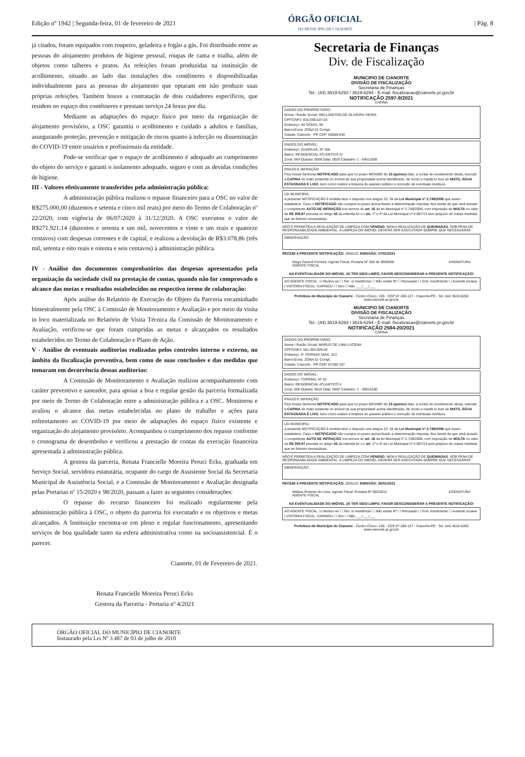Edição nº 1942 | Segunda-feira, 01 de fevereiro de 2021
ÓRGÃO OFICIAL
DO MUNICÍPIO DE CIANORTE
| Pág. 8
já citados, foram equipados com roupeiro, geladeira e fogão a gás. Foi distribuído entre as pessoas do alojamento produtos de higiene pessoal, roupas de cama e toalha, além de objetos como talheres e pratos. As refeições foram produzidas na instituição de acolhimento, situado ao lado das instalações dos contêineres e disponibilizadas individualmente para as pessoas do alojamento que optaram em não produzir suas próprias refeições. Também houve a contratação de dois cuidadores específicos, que residem no espaço dos contêineres e prestam serviço 24 horas por dia.
Mediante as adaptações do espaço físico por meio da organização de alojamento provisório, a OSC garantiu o acolhimento e cuidado a adultos e famílias, assegurando proteção, prevenção e mitigação de riscos quanto à infecção ou disseminação do COVID-19 entre usuários e profissionais da entidade.
Pode-se verificar que o espaço de acolhimento é adequado ao cumprimento do objeto do serviço e garanti o isolamento adequado, seguro e com as devidas condições de higiene.
III - Valores efetivamente transferidos pela administração pública:
A administração pública realizou o repasse financeiro para a OSC no valor de R$275.000,00 (duzentos e setenta e cinco mil reais) por meio do Termo de Colaboração nº 22/2020, com vigência de 06/07/2020 à 31/12/2020. A OSC executou o valor de R$271.921,14 (duzentos e setenta e um mil, novecentos e vinte e um reais e quatorze centavos) com despesas correntes e de capital, e realizou a devolução de R$3.078,86 (três mil, setenta e oito reais e oitenta e seis centavos) à administração pública.
IV - Análise dos documentos comprobatórios das despesas apresentados pela organização da sociedade civil na prestação de contas, quando não for comprovado o alcance das metas e resultados estabelecidos no respectivo termo de colaboração:
Após análise do Relatório de Execução do Objeto da Parceria encaminhado bimestralmente pela OSC à Comissão de Monitoramento e Avaliação e por meio da visita in loco materializada no Relatório de Visita Técnica da Comissão de Monitoramento e Avaliação, verificou-se que foram cumpridas as metas e alcançados os resultados estabelecidos no Termo de Colaboração e Plano de Ação.
V - Análise de eventuais auditorias realizadas pelos controles interno e externo, no âmbito da fiscalização preventiva, bem como de suas conclusões e das medidas que tomaram em decorrência dessas auditorias:
A Comissão de Monitoramento e Avaliação realizou acompanhamento com caráter preventivo e saneador, para apoiar a boa e regular gestão da parceria formalizada por meio de Termo de Colaboração entre a administração pública e a OSC. Monitorou e avaliou o alcance das metas estabelecidas no plano de trabalho e ações para enfrentamento ao COVID-19 por meio de adaptações do espaço físico existente e organização do alojamento provisório. Acompanhou o cumprimento dos repasse conforme o cronograma de desembolso e verificou a prestação de contas da execução financeira apresentada à administração pública.
A gestora da parceria, Renata Francielle Moreira Peruci Ecks, graduada em Serviço Social, servidora estatutária, ocupante do cargo de Assistente Social da Secretaria Municipal de Assistência Social, e a Comissão de Monitoramento e Avaliação designada pelas Portarias nº 15/2020 e 98/2020, passam a fazer as seguintes considerações:
O repasse do recurso financeiro foi realizado regularmente pela administração pública à OSC, o objeto da parceria foi executado e os objetivos e metas alcançados. A Instituição encontra-se em pleno e regular funcionamento, apresentando serviços de boa qualidade tanto na esfera administrativa como na socioassistencial. É o parecer.
Cianorte, 01 de Fevereiro de 2021.
Renata Francielle Moreira Peruci Ecks
Gestora da Parceria - Portaria nº 4/2021
Secretaria de Finanças
Div. de Fiscalização
MUNICIPIO DE CIANORTE
DIVISÃO DE FISCALIZAÇÃO
Secretaria de Finanças
Tel.: (44) 3619-6293 / 3619-6294 - E-mail: fiscalizacao@cianorte.pr.gov.br
NOTIFICAÇÃO 2597-9/2021
CAPINA
DADOS DO PROPRIETÁRIO:
Nome / Razão Social: WELLINGTON DE OLIVEIRA VIEIRA
CPF/CNPJ: 816.595.637-04
Endereço: AV GOIAS, 95
Bairro/Zona: ZONA 01 Compl.:
Cidade: Cianorte - PR CEP: 03566-040
DADOS DO IMÓVEL:
Endereço: GUARUJA, Nº 358
Bairro: RESIDENCIAL ATLANTICO IV
Zona: 064 Quadra: 0008 Data: 0020 Cadastro: 1 - 64011000
PRAZO E INFRAÇÃO:
Fica Vossa Senhoria NOTIFICADO para que no prazo MÁXIMO de 15 (quinze) dias, a contar do recebimento desta, execute a CAPINA do mato existente no imóvel de sua propriedade acima identificado, de modo a mantê-lo livre do MATO, ÁGUA ESTAGNADA E LIXO, bem como realize a limpeza do passeio público e remoção de eventuais resíduos.
LEI MUNICIPAL:
A presente NOTIFICAÇÃO é emitida face o disposto nos artigos 33, 34 da Lei Municipal nº 2.749/2006 que assim estabelece. Caso o NOTIFICADO não cumpra no prazo acima fixado a determinação imposta, fica ciente de que será lavrado o competente AUTO DE INFRAÇÃO nos termos do art. 16 da lei Municipal nº 2.749/2006, com imposição de MULTA no valor de R$ 309,97 prevista no artigo 43 da referida lei c.c art. 1º e 4º da Lei Municipal nº 4.087/13 sem prejuízo de outras medidas que se fizerem necessárias.
NÃO É PERMITIDA A REALIZAÇÃO DE LIMPEZA COM VENENO, NEM A REALIZAÇÃO DE QUEIMADAS, SOB PENA DE RESPONSABILIDADE AMBIENTAL. A LIMPEZA DO IMÓVEL DEVERÁ SER EXECUTADA SEMPRE QUE NECESSÁRIO!
OBSERVAÇÃO:
RECEBI A PRESENTE NOTIFICAÇÃO: 29/01/21 EMISSÃO: 27/01/2021
Diego Faciroli Ferreira, Agente Fiscal, Portaria Nº 304 de 09/05/06
AGENTE FISCAL ASSINATURA
NA EVENTUALIDADE DO IMÓVEL JÁ TER SIDO LIMPO, FAVOR DESCONSIDERAR A PRESENTE NOTIFICAÇÃO!
AO AGENTE FISCAL: ☑ Mudou-se ☐ Terr. s/ residência ☐ Não existe Nº ☐ Recusado ☐ End. Insuficiente ☐ Ausente s/caixa | VISTORIA FISCAL: CAPINOU ☐ Sim ☐ Não ___/___/___
Prefeitura do Município de Cianorte - Centro Cívico, 100 - CEP 87.200-127 - Cianorte-PR - Tel. (44) 3619-6200
www.cianorte.pr.gov.br
MUNICIPIO DE CIANORTE
DIVISÃO DE FISCALIZAÇÃO
Secretaria de Finanças
Tel.: (44) 3619-6293 / 3619-6294 - E-mail: fiscalizacao@cianorte.pr.gov.br
NOTIFICAÇÃO 2584-20/2021
CAPINA
DADOS DO PROPRIETÁRIO:
Nome / Razão Social: MARLEI DE LIMA LUCENA
CPF/CNPJ: 561.353.009-20
Endereço: R. FERNAO DIAS, 313
Bairro/Zona: ZONA 01 Compl.:
Cidade: Cianorte - PR CEP: 87200-107
DADOS DO IMÓVEL:
Endereço: ITAPEMA, Nº 32
Bairro: RESIDENCIAL ATLANTICO II
Zona: 056 Quadra: 0010 Data: 0002 Cadastro: 1 - 56015100
PRAZO E INFRAÇÃO:
Fica Vossa Senhoria NOTIFICADO para que no prazo MÁXIMO de 15 (quinze) dias, a contar do recebimento desta, execute a CAPINA do mato existente no imóvel de sua propriedade acima identificado, de modo a mantê-lo livre do MATO, ÁGUA ESTAGNADA E LIXO, bem como realize a limpeza do passeio público e remoção de eventuais resíduos.
LEI MUNICIPAL:
A presente NOTIFICAÇÃO é emitida face o disposto nos artigos 33, 34 da Lei Municipal nº 2.749/2006 que assim estabelece. Caso o NOTIFICADO não cumpra no prazo acima fixado a determinação imposta, fica ciente de que será lavrado o competente AUTO DE INFRAÇÃO nos termos do art. 16 da lei Municipal nº 2.749/2006, com imposição de MULTA no valor de R$ 309,97 prevista no artigo 43 da referida lei c.c art. 1º e 4º da Lei Municipal nº 4.087/13 sem prejuízo de outras medidas que se fizerem necessárias.
NÃO É PERMITIDA A REALIZAÇÃO DE LIMPEZA COM VENENO, NEM A REALIZAÇÃO DE QUEIMADAS, SOB PENA DE RESPONSABILIDADE AMBIENTAL. A LIMPEZA DO IMÓVEL DEVERÁ SER EXECUTADA SEMPRE QUE NECESSÁRIO!
OBSERVAÇÃO:
RECEBI A PRESENTE NOTIFICAÇÃO: 28/01/21 EMISSÃO: 26/01/2021
Wilians Roberto de Lima, Agente Fiscal, Portaria Nº 083/2012
AGENTE FISCAL ASSINATURA
NA EVENTUALIDADE DO IMÓVEL JÁ TER SIDO LIMPO, FAVOR DESCONSIDERAR A PRESENTE NOTIFICAÇÃO!
AO AGENTE FISCAL: ☑ Mudou-se ☐ Terr. s/ residência ☐ Não existe Nº ☐ Recusado ☐ End. Insuficiente ☐ Ausente s/caixa | VISTORIA FISCAL: CAPINOU ☐ Sim ☐ Não ___/___/___
Prefeitura do Município de Cianorte - Centro Cívico, 100 - CEP 87.200-127 - Cianorte-PR - Tel. (44) 3619-6200
www.cianorte.pr.gov.br
ÓRGÃO OFICIAL DO MUNICÍPIO DE CIANORTE
Instaurado pela Lei Nº 3.487 de 03 de julho de 2010